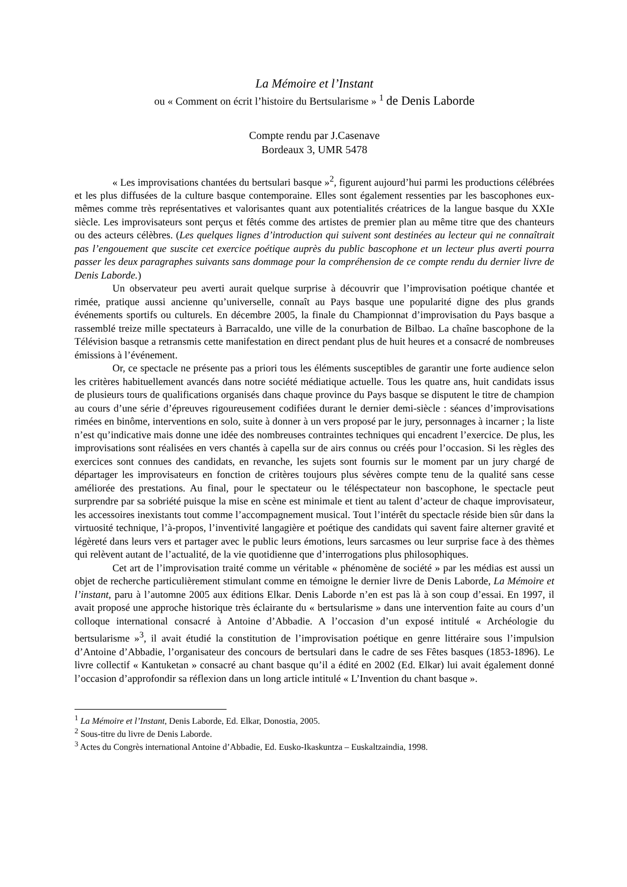La Mémoire et l’Instant
ou « Comment on écrit l’histoire du Bertsularisme » <sup>1</sup> de Denis Laborde
Compte rendu par J.Casenave
Bordeaux 3, UMR 5478
« Les improvisations chantées du bertsulari basque »<sup>2</sup>, figurent aujourd’hui parmi les productions célébrées et les plus diffusées de la culture basque contemporaine. Elles sont également ressenties par les bascophones eux-mêmes comme très représentatives et valorisantes quant aux potentialités créatrices de la langue basque du XXIe siècle. Les improvisateurs sont perçus et fêtés comme des artistes de premier plan au même titre que des chanteurs ou des acteurs célèbres. (Les quelques lignes d’introduction qui suivent sont destinées au lecteur qui ne connaîtrait pas l’engouement que suscite cet exercice poétique auprès du public bascophone et un lecteur plus averti pourra passer les deux paragraphes suivants sans dommage pour la compréhension de ce compte rendu du dernier livre de Denis Laborde.)
Un observateur peu averti aurait quelque surprise à découvrir que l’improvisation poétique chantée et rimée, pratique aussi ancienne qu’universelle, connaît au Pays basque une popularité digne des plus grands événements sportifs ou culturels. En décembre 2005, la finale du Championnat d’improvisation du Pays basque a rassemblé treize mille spectateurs à Barracaldo, une ville de la conurbation de Bilbao. La chaîne bascophone de la Télévision basque a retransmis cette manifestation en direct pendant plus de huit heures et a consacré de nombreuses émissions à l’événement.
Or, ce spectacle ne présente pas a priori tous les éléments susceptibles de garantir une forte audience selon les critères habituellement avancés dans notre société médiatique actuelle. Tous les quatre ans, huit candidats issus de plusieurs tours de qualifications organisés dans chaque province du Pays basque se disputent le titre de champion au cours d’une série d’épreuves rigoureusement codifiées durant le dernier demi-siècle : séances d’improvisations rimées en binôme, interventions en solo, suite à donner à un vers proposé par le jury, personnages à incarner ; la liste n’est qu’indicative mais donne une idée des nombreuses contraintes techniques qui encadrent l’exercice. De plus, les improvisations sont réalisées en vers chantés à capella sur de airs connus ou créés pour l’occasion. Si les règles des exercices sont connues des candidats, en revanche, les sujets sont fournis sur le moment par un jury chargé de départager les improvisateurs en fonction de critères toujours plus sévères compte tenu de la qualité sans cesse améliorée des prestations. Au final, pour le spectateur ou le téléspectateur non bascophone, le spectacle peut surprendre par sa sobriété puisque la mise en scène est minimale et tient au talent d’acteur de chaque improvisateur, les accessoires inexistants tout comme l’accompagnement musical. Tout l’intérêt du spectacle réside bien sûr dans la virtuosité technique, l’à-propos, l’inventivité langagière et poétique des candidats qui savent faire alterner gravité et légèreté dans leurs vers et partager avec le public leurs émotions, leurs sarcasmes ou leur surprise face à des thèmes qui relèvent autant de l’actualité, de la vie quotidienne que d’interrogations plus philosophiques.
Cet art de l’improvisation traité comme un véritable « phénomène de société » par les médias est aussi un objet de recherche particulièrement stimulant comme en témoigne le dernier livre de Denis Laborde, La Mémoire et l’instant, paru à l’automne 2005 aux éditions Elkar. Denis Laborde n’en est pas là à son coup d’essai. En 1997, il avait proposé une approche historique très éclairante du « bertsularisme » dans une intervention faite au cours d’un colloque international consacré à Antoine d’Abbadie. A l’occasion d’un exposé intitulé « Archéologie du bertsularisme »<sup>3</sup>, il avait étudié la constitution de l’improvisation poétique en genre littéraire sous l’impulsion d’Antoine d’Abbadie, l’organisateur des concours de bertsulari dans le cadre de ses Fêtes basques (1853-1896). Le livre collectif « Kantuketan » consacré au chant basque qu’il a édité en 2002 (Ed. Elkar) lui avait également donné l’occasion d’approfondir sa réflexion dans un long article intitulé « L’Invention du chant basque ».
<sup>1</sup> La Mémoire et l’Instant, Denis Laborde, Ed. Elkar, Donostia, 2005.
<sup>2</sup> Sous-titre du livre de Denis Laborde.
<sup>3</sup> Actes du Congrès international Antoine d’Abbadie, Ed. Eusko-Ikaskuntza – Euskaltzaindia, 1998.